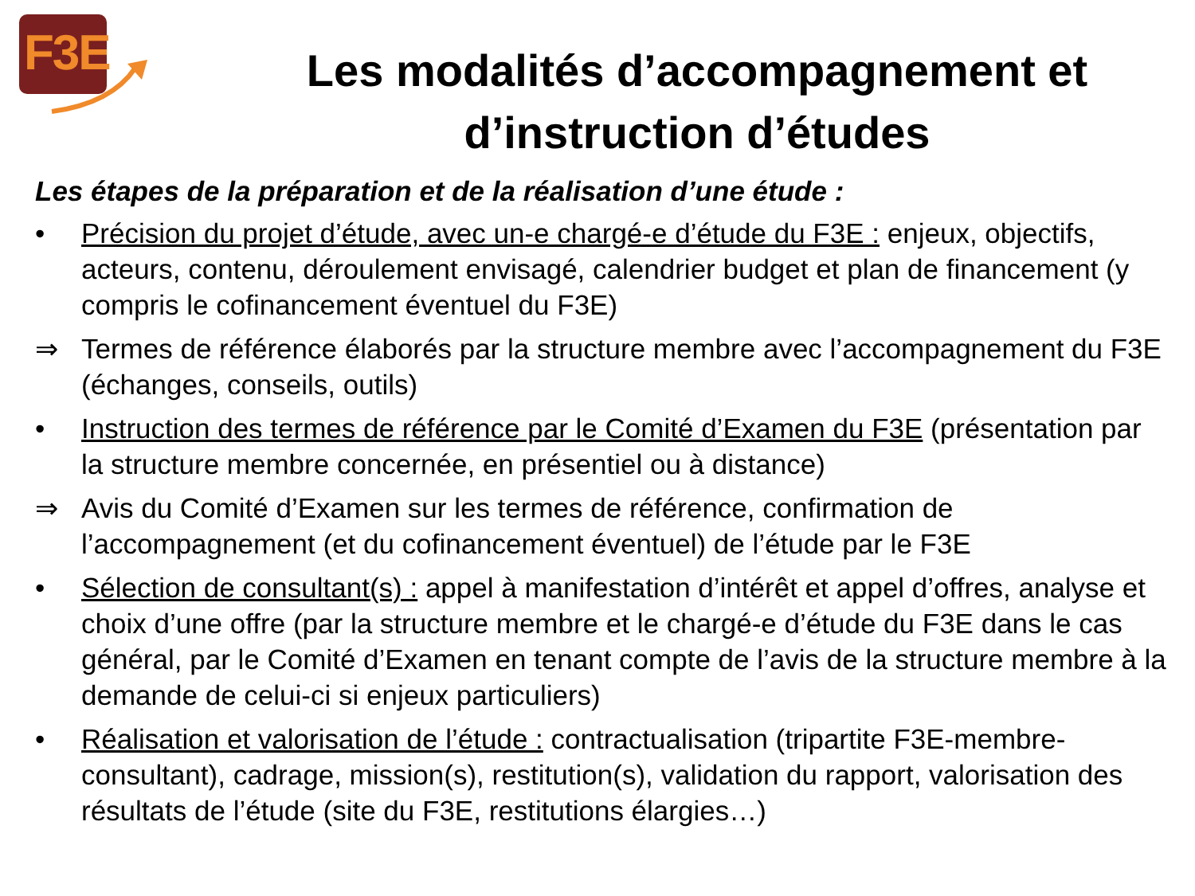F3E
Les modalités d’accompagnement et d’instruction d’études
Les étapes de la préparation et de la réalisation d’une étude :
• Précision du projet d’étude, avec un-e chargé-e d’étude du F3E : enjeux, objectifs, acteurs, contenu, déroulement envisagé, calendrier budget et plan de financement (y compris le cofinancement éventuel du F3E)
⇒ Termes de référence élaborés par la structure membre avec l’accompagnement du F3E (échanges, conseils, outils)
• Instruction des termes de référence par le Comité d’Examen du F3E (présentation par la structure membre concernée, en présentiel ou à distance)
⇒ Avis du Comité d’Examen sur les termes de référence, confirmation de l’accompagnement (et du cofinancement éventuel) de l’étude par le F3E
• Sélection de consultant(s) : appel à manifestation d’intérêt et appel d’offres, analyse et choix d’une offre (par la structure membre et le chargé-e d’étude du F3E dans le cas général, par le Comité d’Examen en tenant compte de l’avis de la structure membre à la demande de celui-ci si enjeux particuliers)
• Réalisation et valorisation de l’étude : contractualisation (tripartite F3E-membre-consultant), cadrage, mission(s), restitution(s), validation du rapport, valorisation des résultats de l’étude (site du F3E, restitutions élargies…)